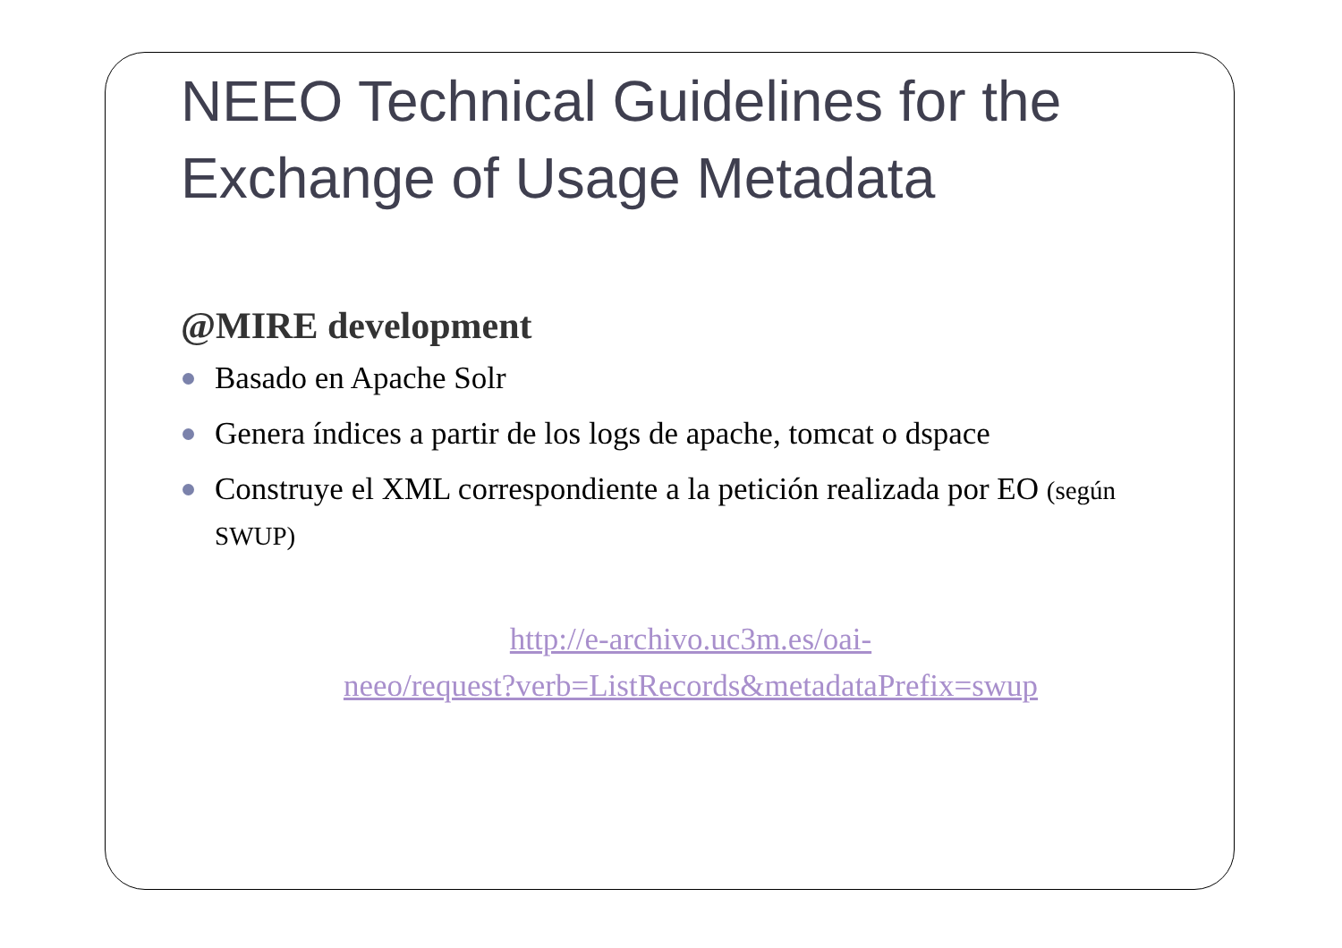NEEO Technical Guidelines for the Exchange of Usage Metadata
@MIRE development
Basado en Apache Solr
Genera índices a partir de los logs de apache, tomcat o dspace
Construye el XML correspondiente a la petición realizada por EO (según SWUP)
http://e-archivo.uc3m.es/oai-
neeo/request?verb=ListRecords&metadataPrefix=swup